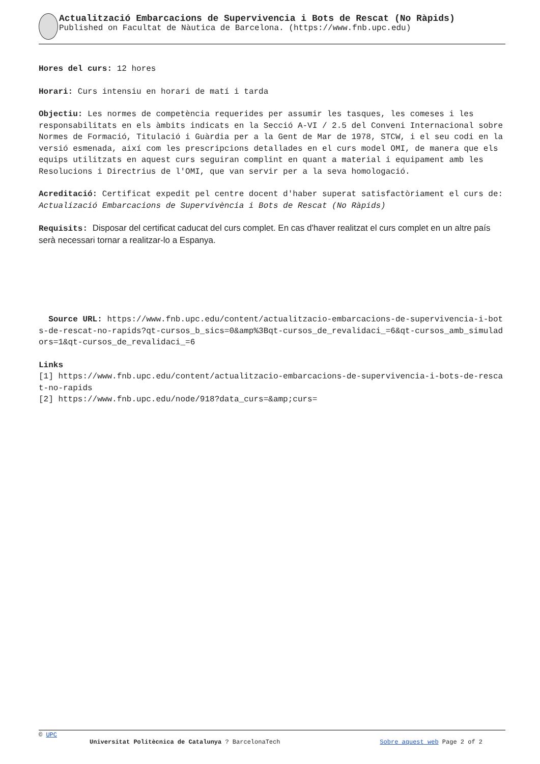Actualització Embarcacions de Supervivencia i Bots de Rescat (No Ràpids)
Published on Facultat de Nàutica de Barcelona. (https://www.fnb.upc.edu)
Hores del curs: 12 hores
Horari: Curs intensiu en horari de matí i tarda
Objectiu: Les normes de competència requerides per assumir les tasques, les comeses i les responsabilitats en els àmbits indicats en la Secció A-VI / 2.5 del Conveni Internacional sobre Normes de Formació, Titulació i Guàrdia per a la Gent de Mar de 1978, STCW, i el seu codi en la versió esmenada, així com les prescripcions detallades en el curs model OMI, de manera que els equips utilitzats en aquest curs seguiran complint en quant a material i equipament amb les Resolucions i Directrius de l'OMI, que van servir per a la seva homologació.
Acreditació: Certificat expedit pel centre docent d'haber superat satisfactòriament el curs de: Actualizació Embarcacions de Supervivència i Bots de Rescat (No Ràpids)
Requisits: Disposar del certificat caducat del curs complet. En cas d'haver realitzat el curs complet en un altre país serà necessari tornar a realitzar-lo a Espanya.
Source URL: https://www.fnb.upc.edu/content/actualitzacio-embarcacions-de-supervivencia-i-bots-de-rescat-no-rapids?qt-cursos_b_sics=0&amp%3Bqt-cursos_de_revalidaci_=6&qt-cursos_amb_simuladors=1&qt-cursos_de_revalidaci_=6
Links
[1] https://www.fnb.upc.edu/content/actualitzacio-embarcacions-de-supervivencia-i-bots-de-rescat-no-rapids
[2] https://www.fnb.upc.edu/node/918?data_curs=&amp;curs=
© UPC
Universitat Politècnica de Catalunya ? BarcelonaTech Sobre aquest web Page 2 of 2